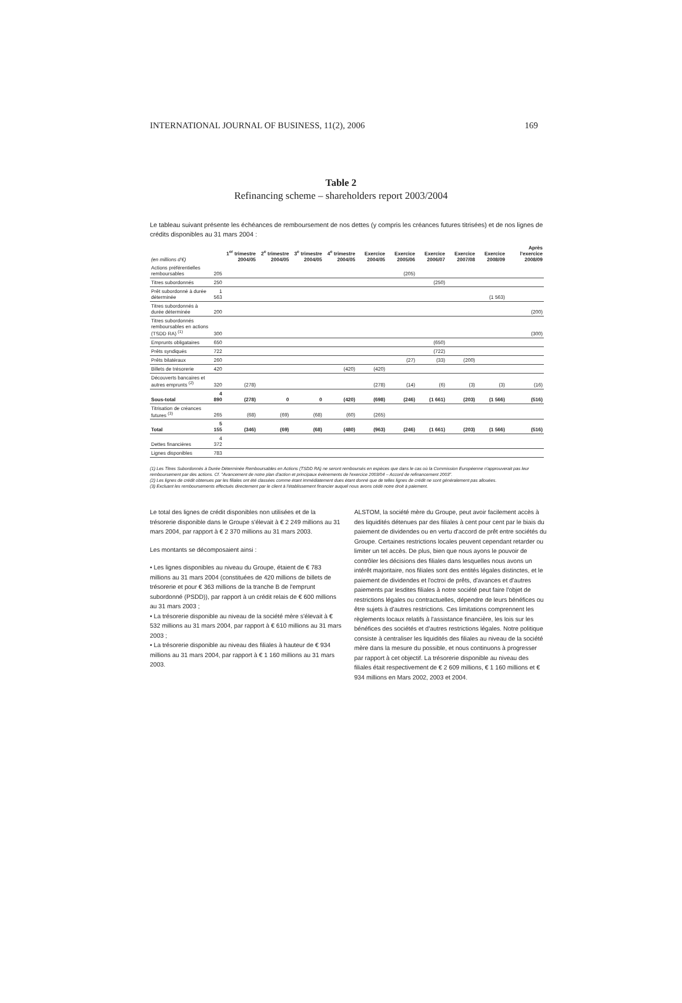INTERNATIONAL JOURNAL OF BUSINESS, 11(2), 2006 169
Table 2
Refinancing scheme – shareholders report 2003/2004
Le tableau suivant présente les échéances de remboursement de nos dettes (y compris les créances futures titrisées) et de nos lignes de crédits disponibles au 31 mars 2004 :
| (en millions d'€) | | 1<sup>er</sup> trimestre 2004/05 | 2<sup>e</sup> trimestre 2004/05 | 3<sup>e</sup> trimestre 2004/05 | 4<sup>e</sup> trimestre 2004/05 | Exercice 2004/05 | Exercice 2005/06 | Exercice 2006/07 | Exercice 2007/08 | Exercice 2008/09 | Après l'exercice 2008/09 |
| --- | --- | --- | --- | --- | --- | --- | --- | --- | --- | --- | --- |
| Actions préférentielles remboursables | 205 | | | | | | (205) | | | | |
| Titres subordonnés | 250 | | | | | | | (250) | | | |
| Prêt subordonné à durée déterminée | 1 563 | | | | | | | | | (1 563) | |
| Titres subordonnés à durée déterminée | 200 | | | | | | | | | | (200) |
| Titres subordonnés remboursables en actions (TSDD RA) <sup>(1)</sup> | 300 | | | | | | | | | | (300) |
| Emprunts obligataires | 650 | | | | | | | (650) | | | |
| Prêts syndiqués | 722 | | | | | | | (722) | | | |
| Prêts bilatéraux | 260 | | | | | | (27) | (33) | (200) | | |
| Billets de trésorerie | 420 | | | | (420) | (420) | | | | | |
| Découverts bancaires et autres emprunts <sup>(2)</sup> | 320 | (278) | | | | (278) | (14) | (6) | (3) | (3) | (16) |
| Sous-total | 4 890 | (278) | 0 | 0 | (420) | (698) | (246) | (1 661) | (203) | (1 566) | (516) |
| Titrisation de créances futures <sup>(3)</sup> | 265 | (68) | (69) | (68) | (60) | (265) | | | | | |
| Total | 5 155 | (346) | (69) | (68) | (480) | (963) | (246) | (1 661) | (203) | (1 566) | (516) |
| Dettes financières | 4 372 | | | | | | | | | | |
| Lignes disponibles | 783 | | | | | | | | | | |
(1) Les Titres Subordonnés à Durée Déterminée Remboursables en Actions (TSDD RA) ne seront remboursés en espèces que dans le cas où la Commission Européenne n'approuverait pas leur remboursement par des actions. Cf. "Avancement de notre plan d'action et principaux événements de l'exercice 2003/04 – Accord de refinancement 2003".
(2) Les lignes de crédit obtenues par les filiales ont été classées comme étant immédiatement dues étant donné que de telles lignes de crédit ne sont généralement pas allouées.
(3) Excluant les remboursements effectués directement par le client à l'établissement financier auquel nous avons cédé notre droit à paiement.
Le total des lignes de crédit disponibles non utilisées et de la trésorerie disponible dans le Groupe s'élevait à € 2 249 millions au 31 mars 2004, par rapport à € 2 370 millions au 31 mars 2003.
Les montants se décomposaient ainsi :
• Les lignes disponibles au niveau du Groupe, étaient de € 783 millions au 31 mars 2004 (constituées de 420 millions de billets de trésorerie et pour € 363 millions de la tranche B de l'emprunt subordonné (PSDD)), par rapport à un crédit relais de € 600 millions au 31 mars 2003 ;
• La trésorerie disponible au niveau de la société mère s'élevait à € 532 millions au 31 mars 2004, par rapport à € 610 millions au 31 mars 2003 ;
• La trésorerie disponible au niveau des filiales à hauteur de € 934 millions au 31 mars 2004, par rapport à € 1 160 millions au 31 mars 2003.
ALSTOM, la société mère du Groupe, peut avoir facilement accès à des liquidités détenues par des filiales à cent pour cent par le biais du paiement de dividendes ou en vertu d'accord de prêt entre sociétés du Groupe. Certaines restrictions locales peuvent cependant retarder ou limiter un tel accès. De plus, bien que nous ayons le pouvoir de contrôler les décisions des filiales dans lesquelles nous avons un intérêt majoritaire, nos filiales sont des entités légales distinctes, et le paiement de dividendes et l'octroi de prêts, d'avances et d'autres paiements par lesdites filiales à notre société peut faire l'objet de restrictions légales ou contractuelles, dépendre de leurs bénéfices ou être sujets à d'autres restrictions. Ces limitations comprennent les règlements locaux relatifs à l'assistance financière, les lois sur les bénéfices des sociétés et d'autres restrictions légales. Notre politique consiste à centraliser les liquidités des filiales au niveau de la société mère dans la mesure du possible, et nous continuons à progresser par rapport à cet objectif. La trésorerie disponible au niveau des filiales était respectivement de € 2 609 millions, € 1 160 millions et € 934 millions en Mars 2002, 2003 et 2004.